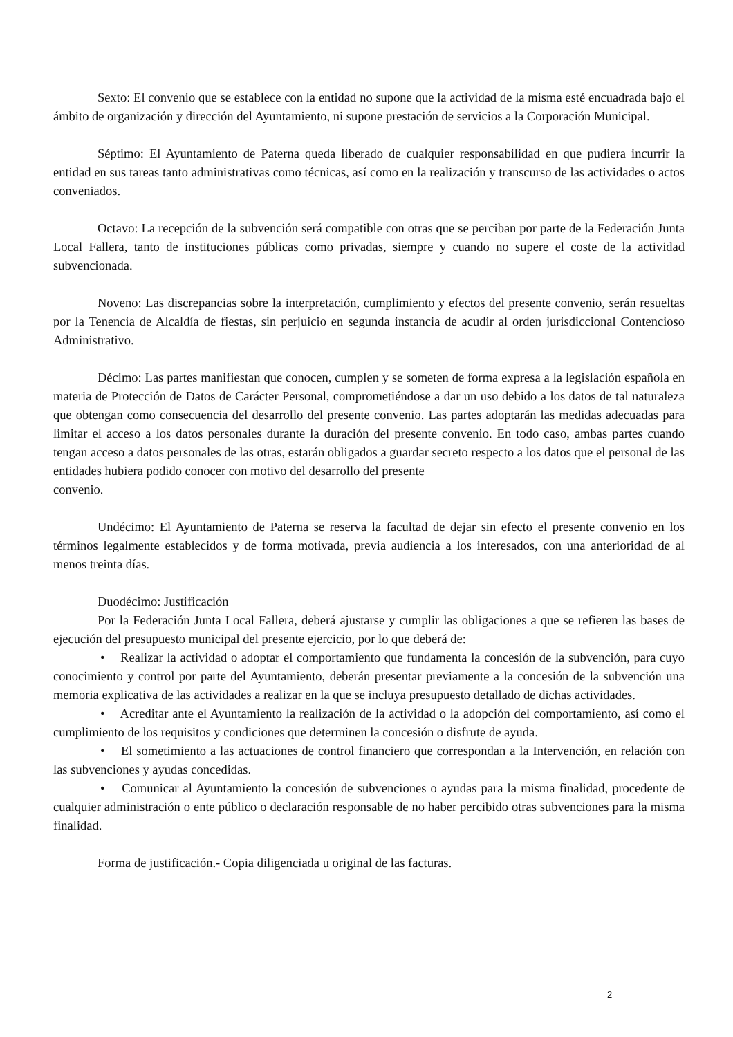Sexto: El convenio que se establece con la entidad no supone que la actividad de la misma esté encuadrada bajo el ámbito de organización y dirección del Ayuntamiento, ni supone prestación de servicios a la Corporación Municipal.
Séptimo: El Ayuntamiento de Paterna queda liberado de cualquier responsabilidad en que pudiera incurrir la entidad en sus tareas tanto administrativas como técnicas, así como en la realización y transcurso de las actividades o actos conveniados.
Octavo: La recepción de la subvención será compatible con otras que se perciban por parte de la Federación Junta Local Fallera, tanto de instituciones públicas como privadas, siempre y cuando no supere el coste de la actividad subvencionada.
Noveno: Las discrepancias sobre la interpretación, cumplimiento y efectos del presente convenio, serán resueltas por la Tenencia de Alcaldía de fiestas, sin perjuicio en segunda instancia de acudir al orden jurisdiccional Contencioso Administrativo.
Décimo: Las partes manifiestan que conocen, cumplen y se someten de forma expresa a la legislación española en materia de Protección de Datos de Carácter Personal, comprometiéndose a dar un uso debido a los datos de tal naturaleza que obtengan como consecuencia del desarrollo del presente convenio. Las partes adoptarán las medidas adecuadas para limitar el acceso a los datos personales durante la duración del presente convenio. En todo caso, ambas partes cuando tengan acceso a datos personales de las otras, estarán obligados a guardar secreto respecto a los datos que el personal de las entidades hubiera podido conocer con motivo del desarrollo del presente
convenio.
Undécimo: El Ayuntamiento de Paterna se reserva la facultad de dejar sin efecto el presente convenio en los términos legalmente establecidos y de forma motivada, previa audiencia a los interesados, con una anterioridad de al menos treinta días.
Duodécimo: Justificación
Por la Federación Junta Local Fallera, deberá ajustarse y cumplir las obligaciones a que se refieren las bases de ejecución del presupuesto municipal del presente ejercicio, por lo que deberá de:
• Realizar la actividad o adoptar el comportamiento que fundamenta la concesión de la subvención, para cuyo conocimiento y control por parte del Ayuntamiento, deberán presentar previamente a la concesión de la subvención una memoria explicativa de las actividades a realizar en la que se incluya presupuesto detallado de dichas actividades.
• Acreditar ante el Ayuntamiento la realización de la actividad o la adopción del comportamiento, así como el cumplimiento de los requisitos y condiciones que determinen la concesión o disfrute de ayuda.
• El sometimiento a las actuaciones de control financiero que correspondan a la Intervención, en relación con las subvenciones y ayudas concedidas.
• Comunicar al Ayuntamiento la concesión de subvenciones o ayudas para la misma finalidad, procedente de cualquier administración o ente público o declaración responsable de no haber percibido otras subvenciones para la misma finalidad.
Forma de justificación.- Copia diligenciada u original de las facturas.
2